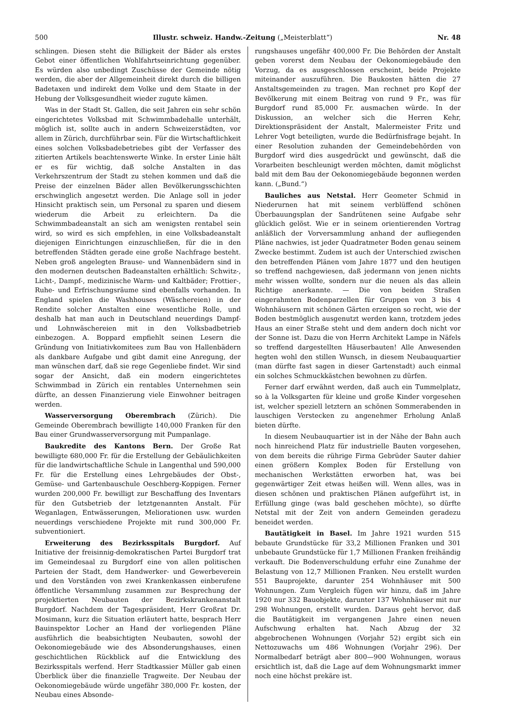500 Illustr. schweiz. Handw.-Zeitung („Meisterblatt“) Nr. 48
schlingen. Diesen steht die Billigkeit der Bäder als erstes Gebot einer öffentlichen Wohlfahrtseinrichtung gegenüber. Es würden also unbedingt Zuschüsse der Gemeinde nötig werden, die aber der Allgemeinheit direkt durch die billigen Badetaxen und indirekt dem Volke und dem Staate in der Hebung der Volksgesundheit wieder zugute kämen.
Was in der Stadt St. Gallen, die seit Jahren ein sehr schön eingerichtetes Volksbad mit Schwimmbadehalle unterhält, möglich ist, sollte auch in andern Schweizerstädten, vor allem in Zürich, durchführbar sein. Für die Wirtschaftlichkeit eines solchen Volksbadebetriebes gibt der Verfasser des zitierten Artikels beachtenswerte Winke. In erster Linie hält er es für wichtig, daß solche Anstalten in das Verkehrszentrum der Stadt zu stehen kommen und daß die Preise der einzelnen Bäder allen Bevölkerungsschichten erschwinglich angesetzt werden. Die Anlage soll in jeder Hinsicht praktisch sein, um Personal zu sparen und diesem wiederum die Arbeit zu erleichtern. Da die Schwimmbadeanstalt an sich am wenigsten rentabel sein wird, so wird es sich empfehlen, in eine Volksbadeanstalt diejenigen Einrichtungen einzuschließen, für die in den betreffenden Städten gerade eine große Nachfrage besteht. Neben groß angelegten Brause- und Wannenbädern sind in den modernen deutschen Badeanstalten erhältlich: Schwitz-, Licht-, Dampf-, medizinische Warm- und Kaltbäder; Frottier-, Ruhe- und Erfrischungsräume sind ebenfalls vorhanden. In England spielen die Washhouses (Wäschereien) in der Rendite solcher Anstalten eine wesentliche Rolle, und deshalb hat man auch in Deutschland neuerdings Dampf- und Lohnwäschereien mit in den Volksbadbetrieb einbezogen. A. Boppard empfiehlt seinen Lesern die Gründung von Initiativkomitees zum Bau von Hallenbädern als dankbare Aufgabe und gibt damit eine Anregung, der man wünschen darf, daß sie rege Gegenliebe findet. Wir sind sogar der Ansicht, daß ein modern eingerichtetes Schwimmbad in Zürich ein rentables Unternehmen sein dürfte, an dessen Finanzierung viele Einwohner beitragen werden.
Wasserversorgung Oberembrach (Zürich). Die Gemeinde Oberembrach bewilligte 140,000 Franken für den Bau einer Grundwasserversorgung mit Pumpanlage.
Baukredite des Kantons Bern. Der Große Rat bewilligte 680,000 Fr. für die Erstellung der Gebäulichkeiten für die landwirtschaftliche Schule in Langenthal und 590,000 Fr. für die Erstellung eines Lehrgebäudes der Obst-, Gemüse- und Gartenbauschule Oeschberg-Koppigen. Ferner wurden 200,000 Fr. bewilligt zur Beschaffung des Inventars für den Gutsbetrieb der letztgenannten Anstalt. Für Weganlagen, Entwässerungen, Meliorationen usw. wurden neuerdings verschiedene Projekte mit rund 300,000 Fr. subventioniert.
Erweiterung des Bezirksspitals Burgdorf. Auf Initiative der freisinnig-demokratischen Partei Burgdorf trat im Gemeindesaal zu Burgdorf eine von allen politischen Parteien der Stadt, dem Handwerker- und Gewerbeverein und den Vorständen von zwei Krankenkassen einberufene öffentliche Versammlung zusammen zur Besprechung der projektierten Neubauten der Bezirkskrankenanstalt Burgdorf. Nachdem der Tagespräsident, Herr Großrat Dr. Mosimann, kurz die Situation erläutert hatte, besprach Herr Bauinspektor Locher an Hand der vorliegenden Pläne ausführlich die beabsichtigten Neubauten, sowohl der Oekonomiegebäude wie des Absonderungshauses, einen geschichtlichen Rückblick auf die Entwicklung des Bezirksspitals werfend. Herr Stadtkassier Müller gab einen Überblick über die finanzielle Tragweite. Der Neubau der Oekonomiegebäude würde ungefähr 380,000 Fr. kosten, der Neubau eines Absonde-
rungshauses ungefähr 400,000 Fr. Die Behörden der Anstalt geben vorerst dem Neubau der Oekonomiegebäude den Vorzug, da es ausgeschlossen erscheint, beide Projekte miteinander auszuführen. Die Baukosten hätten die 27 Anstaltsgemeinden zu tragen. Man rechnet pro Kopf der Bevölkerung mit einem Beitrag von rund 9 Fr., was für Burgdorf rund 85,000 Fr. ausmachen würde. In der Diskussion, an welcher sich die Herren Kehr, Direktionspräsident der Anstalt, Malermeister Fritz und Lehrer Vogt beteiligten, wurde die Bedürfnisfrage bejaht. In einer Resolution zuhanden der Gemeindebehörden von Burgdorf wird dies ausgedrückt und gewünscht, daß die Vorarbeiten beschleunigt werden möchten, damit möglichst bald mit dem Bau der Oekonomiegebäude begonnen werden kann. („Bund.“)
Bauliches aus Netstal. Herr Geometer Schmid in Niederurnen hat mit seinem verblüffend schönen Überbauungsplan der Sandrütenen seine Aufgabe sehr glücklich gelöst. Wie er in seinem orientierenden Vortrag anläßlich der Vorversammlung anhand der aufliegenden Pläne nachwies, ist jeder Quadratmeter Boden genau seinem Zwecke bestimmt. Zudem ist auch der Unterschied zwischen den betreffenden Plänen vom Jahre 1877 und den heutigen so treffend nachgewiesen, daß jedermann von jenen nichts mehr wissen wollte, sondern nur die neuen als das allein Richtige anerkannte. — Die von beiden Straßen eingerahmten Bodenparzellen für Gruppen von 3 bis 4 Wohnhäusern mit schönen Gärten erzeigen so recht, wie der Boden bestmöglich ausgenutzt werden kann, trotzdem jedes Haus an einer Straße steht und dem andern doch nicht vor der Sonne ist. Dazu die von Herrn Architekt Lampe in Näfels so treffend dargestellten Häuserbauten! Alle Anwesenden hegten wohl den stillen Wunsch, in diesem Neubauquartier (man dürfte fast sagen in dieser Gartenstadt) auch einmal ein solches Schmuckkästchen bewohnen zu dürfen.
Ferner darf erwähnt werden, daß auch ein Tummelplatz, so à la Volksgarten für kleine und große Kinder vorgesehen ist, welcher speziell letztern an schönen Sommerabenden in lauschigen Verstecken zu angenehmer Erholung Anlaß bieten dürfte.
In diesem Neubauquartier ist in der Nähe der Bahn auch noch hinreichend Platz für industrielle Bauten vorgesehen, von dem bereits die rührige Firma Gebrüder Sauter dahier einen größern Komplex Boden für Erstellung von mechanischen Werkstätten erworben hat, was bei gegenwärtiger Zeit etwas heißen will. Wenn alles, was in diesen schönen und praktischen Plänen aufgeführt ist, in Erfüllung ginge (was bald geschehen möchte), so dürfte Netstal mit der Zeit von andern Gemeinden geradezu beneidet werden.
Bautätigkeit in Basel. Im Jahre 1921 wurden 515 bebaute Grundstücke für 33,2 Millionen Franken und 301 unbebaute Grundstücke für 1,7 Millionen Franken freihändig verkauft. Die Bodenverschuldung erfuhr eine Zunahme der Belastung von 12,7 Millionen Franken. Neu erstellt wurden 551 Bauprojekte, darunter 254 Wohnhäuser mit 500 Wohnungen. Zum Vergleich fügen wir hinzu, daß im Jahre 1920 nur 332 Bauobjekte, darunter 137 Wohnhäuser mit nur 298 Wohnungen, erstellt wurden. Daraus geht hervor, daß die Bautätigkeit im vergangenen Jahre einen neuen Aufschwung erhalten hat. Nach Abzug der 32 abgebrochenen Wohnungen (Vorjahr 52) ergibt sich ein Nettozuwachs um 486 Wohnungen (Vorjahr 296). Der Normalbedarf beträgt aber 800—900 Wohnungen, woraus ersichtlich ist, daß die Lage auf dem Wohnungsmarkt immer noch eine höchst prekäre ist.